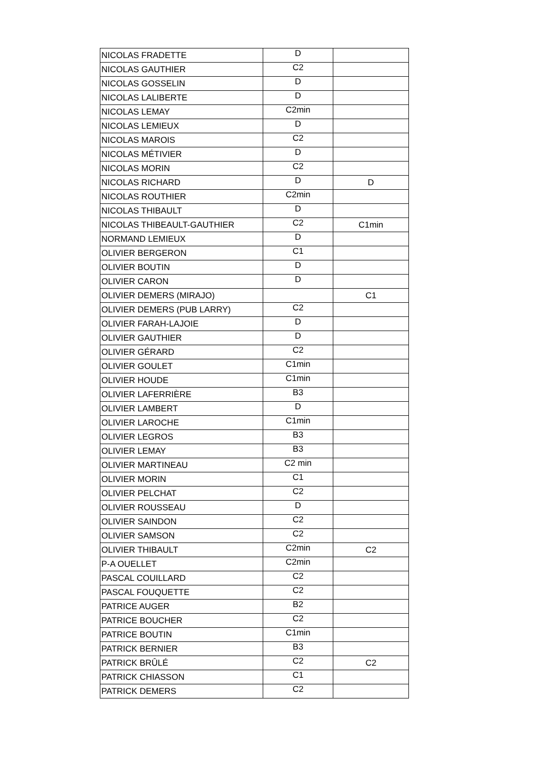| NICOLAS FRADETTE | D | |
| NICOLAS GAUTHIER | C2 | |
| NICOLAS GOSSELIN | D | |
| NICOLAS LALIBERTE | D | |
| NICOLAS LEMAY | C2min | |
| NICOLAS LEMIEUX | D | |
| NICOLAS MAROIS | C2 | |
| NICOLAS MÉTIVIER | D | |
| NICOLAS MORIN | C2 | |
| NICOLAS RICHARD | D | D |
| NICOLAS ROUTHIER | C2min | |
| NICOLAS THIBAULT | D | |
| NICOLAS THIBEAULT-GAUTHIER | C2 | C1min |
| NORMAND LEMIEUX | D | |
| OLIVIER BERGERON | C1 | |
| OLIVIER BOUTIN | D | |
| OLIVIER CARON | D | |
| OLIVIER DEMERS (MIRAJO) | | C1 |
| OLIVIER DEMERS (PUB LARRY) | C2 | |
| OLIVIER FARAH-LAJOIE | D | |
| OLIVIER GAUTHIER | D | |
| OLIVIER GÉRARD | C2 | |
| OLIVIER GOULET | C1min | |
| OLIVIER HOUDE | C1min | |
| OLIVIER LAFERRIÈRE | B3 | |
| OLIVIER LAMBERT | D | |
| OLIVIER LAROCHE | C1min | |
| OLIVIER LEGROS | B3 | |
| OLIVIER LEMAY | B3 | |
| OLIVIER MARTINEAU | C2 min | |
| OLIVIER MORIN | C1 | |
| OLIVIER PELCHAT | C2 | |
| OLIVIER ROUSSEAU | D | |
| OLIVIER SAINDON | C2 | |
| OLIVIER SAMSON | C2 | |
| OLIVIER THIBAULT | C2min | C2 |
| P-A OUELLET | C2min | |
| PASCAL COUILLARD | C2 | |
| PASCAL FOUQUETTE | C2 | |
| PATRICE AUGER | B2 | |
| PATRICE BOUCHER | C2 | |
| PATRICE BOUTIN | C1min | |
| PATRICK BERNIER | B3 | |
| PATRICK BRÛLÉ | C2 | C2 |
| PATRICK CHIASSON | C1 | |
| PATRICK DEMERS | C2 | |